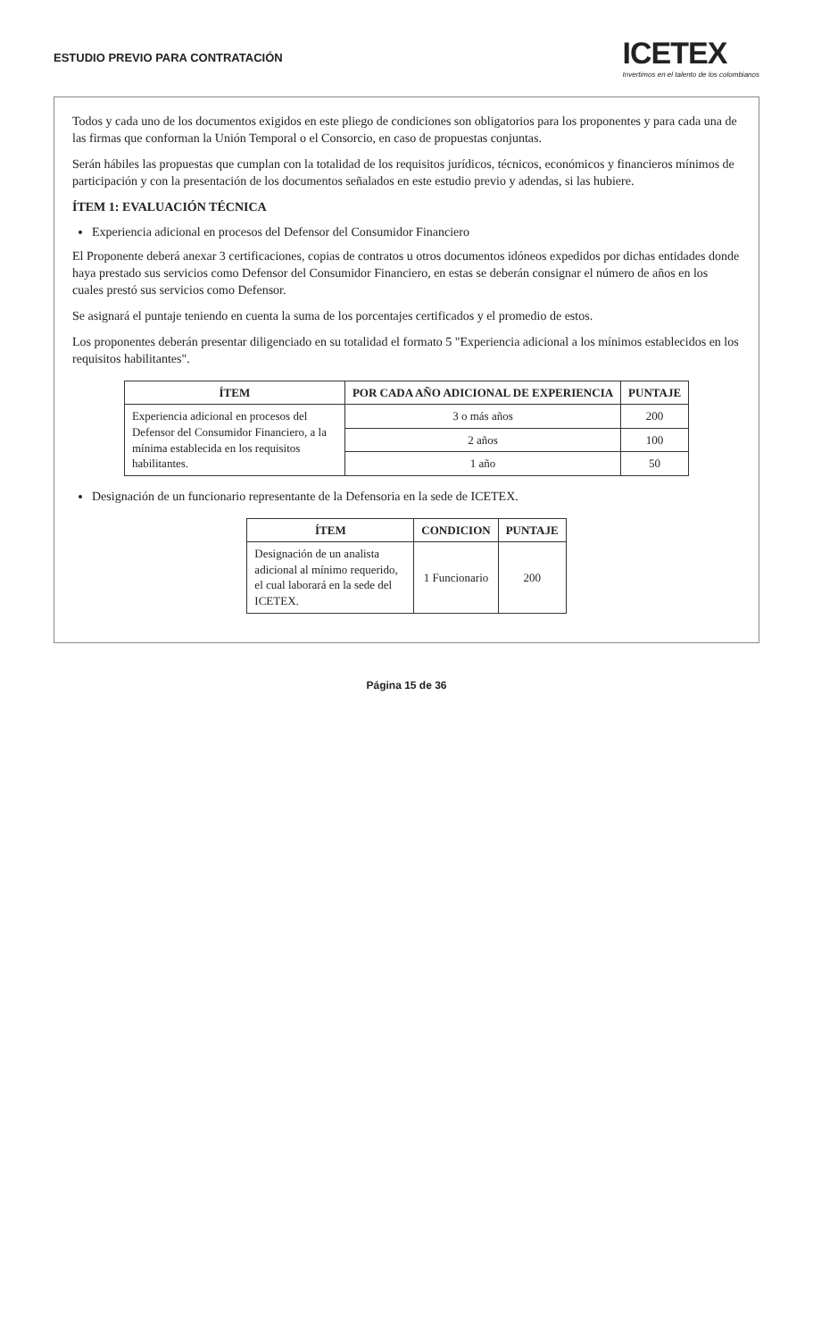ESTUDIO PREVIO PARA CONTRATACIÓN
ICETEX
Invertimos en el talento de los colombianos
Todos y cada uno de los documentos exigidos en este pliego de condiciones son obligatorios para los proponentes y para cada una de las firmas que conforman la Unión Temporal o el Consorcio, en caso de propuestas conjuntas.
Serán hábiles las propuestas que cumplan con la totalidad de los requisitos jurídicos, técnicos, económicos y financieros mínimos de participación y con la presentación de los documentos señalados en este estudio previo y adendas, si las hubiere.
ÍTEM 1: EVALUACIÓN TÉCNICA
Experiencia adicional en procesos del Defensor del Consumidor Financiero
El Proponente deberá anexar 3 certificaciones, copias de contratos u otros documentos idóneos expedidos por dichas entidades donde haya prestado sus servicios como Defensor del Consumidor Financiero, en estas se deberán consignar el número de años en los cuales prestó sus servicios como Defensor.
Se asignará el puntaje teniendo en cuenta la suma de los porcentajes certificados y el promedio de estos.
Los proponentes deberán presentar diligenciado en su totalidad el formato 5 "Experiencia adicional a los mínimos establecidos en los requisitos habilitantes".
| ÍTEM | POR CADA AÑO ADICIONAL DE EXPERIENCIA | PUNTAJE |
| --- | --- | --- |
| Experiencia adicional en procesos del Defensor del Consumidor Financiero, a la mínima establecida en los requisitos habilitantes. | 3 o más años | 200 |
| | 2 años | 100 |
| | 1 año | 50 |
Designación de un funcionario representante de la Defensoria en la sede de ICETEX.
| ÍTEM | CONDICION | PUNTAJE |
| --- | --- | --- |
| Designación de un analista adicional al mínimo requerido, el cual laborará en la sede del ICETEX. | 1 Funcionario | 200 |
Página 15 de 36